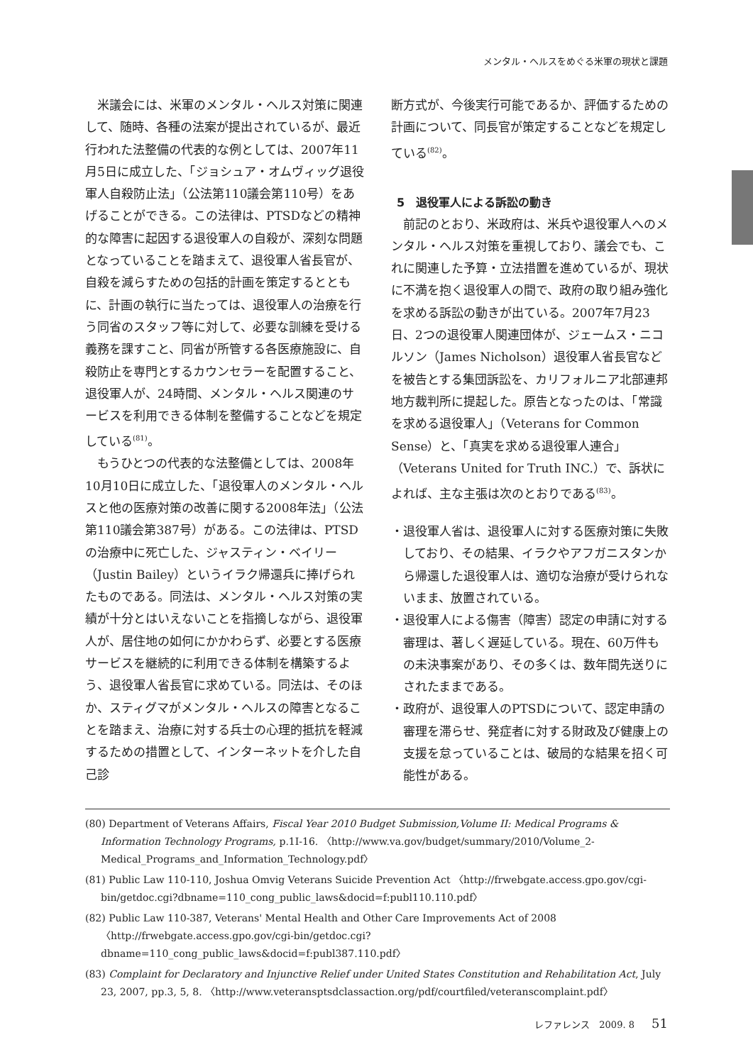メンタル・ヘルスをめぐる米軍の現状と課題
米議会には、米軍のメンタル・ヘルス対策に関連して、随時、各種の法案が提出されているが、最近行われた法整備の代表的な例としては、2007年11月5日に成立した、「ジョシュア・オムヴィッグ退役軍人自殺防止法」（公法第110議会第110号）をあげることができる。この法律は、PTSDなどの精神的な障害に起因する退役軍人の自殺が、深刻な問題となっていることを踏まえて、退役軍人省長官が、自殺を減らすための包括的計画を策定するとともに、計画の執行に当たっては、退役軍人の治療を行う同省のスタッフ等に対して、必要な訓練を受ける義務を課すこと、同省が所管する各医療施設に、自殺防止を専門とするカウンセラーを配置すること、退役軍人が、24時間、メンタル・ヘルス関連のサービスを利用できる体制を整備することなどを規定している<sup>(81)</sup>。
もうひとつの代表的な法整備としては、2008年10月10日に成立した、「退役軍人のメンタル・ヘルスと他の医療対策の改善に関する2008年法」（公法第110議会第387号）がある。この法律は、PTSDの治療中に死亡した、ジャスティン・ベイリー（Justin Bailey）というイラク帰還兵に捧げられたものである。同法は、メンタル・ヘルス対策の実績が十分とはいえないことを指摘しながら、退役軍人が、居住地の如何にかかわらず、必要とする医療サービスを継続的に利用できる体制を構築するよう、退役軍人省長官に求めている。同法は、そのほか、スティグマがメンタル・ヘルスの障害となることを踏まえ、治療に対する兵士の心理的抵抗を軽減するための措置として、インターネットを介した自己診
断方式が、今後実行可能であるか、評価するための計画について、同長官が策定することなどを規定している<sup>(82)</sup>。
5　退役軍人による訴訟の動き
前記のとおり、米政府は、米兵や退役軍人へのメンタル・ヘルス対策を重視しており、議会でも、これに関連した予算・立法措置を進めているが、現状に不満を抱く退役軍人の間で、政府の取り組み強化を求める訴訟の動きが出ている。2007年7月23日、2つの退役軍人関連団体が、ジェームス・ニコルソン（James Nicholson）退役軍人省長官などを被告とする集団訴訟を、カリフォルニア北部連邦地方裁判所に提起した。原告となったのは、「常識を求める退役軍人」（Veterans for Common Sense）と、「真実を求める退役軍人連合」（Veterans United for Truth INC.）で、訴状によれば、主な主張は次のとおりである<sup>(83)</sup>。
・退役軍人省は、退役軍人に対する医療対策に失敗しており、その結果、イラクやアフガニスタンから帰還した退役軍人は、適切な治療が受けられないまま、放置されている。
・退役軍人による傷害（障害）認定の申請に対する審理は、著しく遅延している。現在、60万件もの未決事案があり、その多くは、数年間先送りにされたままである。
・政府が、退役軍人のPTSDについて、認定申請の審理を滞らせ、発症者に対する財政及び健康上の支援を怠っていることは、破局的な結果を招く可能性がある。
(80) Department of Veterans Affairs, Fiscal Year 2010 Budget Submission,Volume II: Medical Programs & Information Technology Programs, p.1I-16. 〈http://www.va.gov/budget/summary/2010/Volume_2-Medical_Programs_and_Information_Technology.pdf〉
(81) Public Law 110-110, Joshua Omvig Veterans Suicide Prevention Act 〈http://frwebgate.access.gpo.gov/cgi-bin/getdoc.cgi?dbname=110_cong_public_laws&docid=f:publ110.110.pdf〉
(82) Public Law 110-387, Veterans' Mental Health and Other Care Improvements Act of 2008 〈http://frwebgate.access.gpo.gov/cgi-bin/getdoc.cgi?dbname=110_cong_public_laws&docid=f:publ387.110.pdf〉
(83) Complaint for Declaratory and Injunctive Relief under United States Constitution and Rehabilitation Act, July 23, 2007, pp.3, 5, 8. 〈http://www.veteransptsdclassaction.org/pdf/courtfiled/veteranscomplaint.pdf〉
レファレンス　2009. 8 51